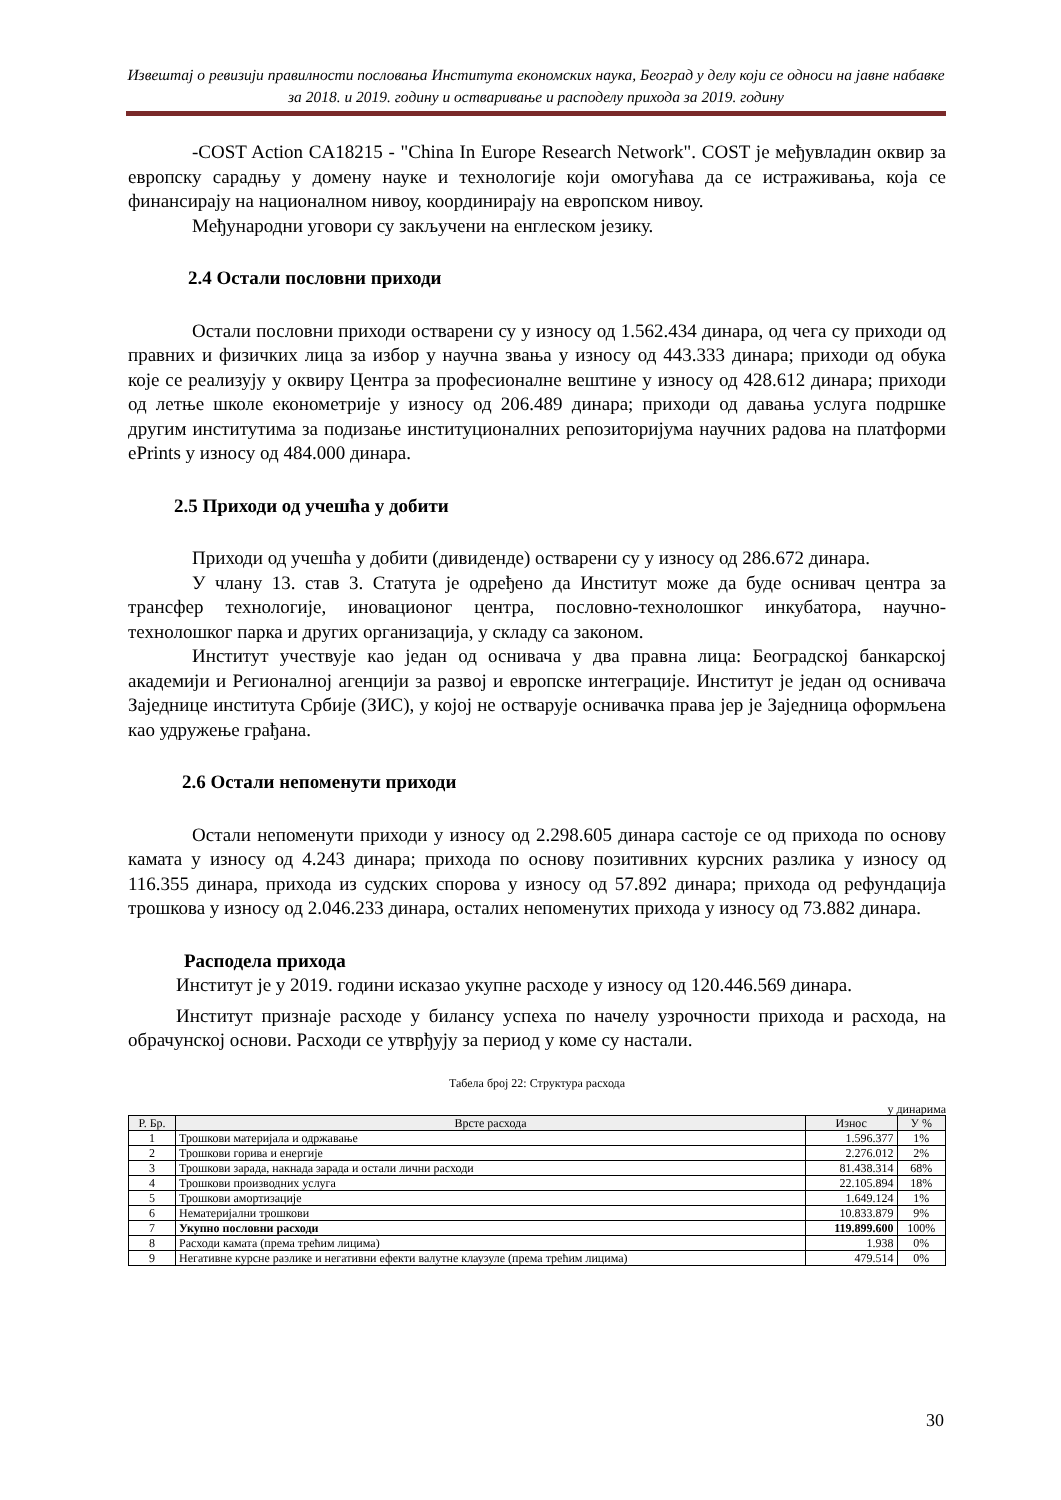Извештај о ревизији правилности пословања Института економских наука, Београд у делу који се односи на јавне набавке за 2018. и 2019. годину и остваривање и расподелу прихода за 2019. годину
-COST Action CA18215 - "China In Europe Research Network". COST је међувладин оквир за европску сарадњу у домену науке и технологије који омогућава да се истраживања, која се финансирају на националном нивоу, координирају на европском нивоу.
Међународни уговори су закључени на енглеском језику.
2.4 Остали пословни приходи
Остали пословни приходи остварени су у износу од 1.562.434 динара, од чега су приходи од правних и физичких лица за избор у научна звања у износу од 443.333 динара; приходи од обука које се реализују у оквиру Центра за професионалне вештине у износу од 428.612 динара; приходи од летње школе економетрије у износу од 206.489 динара; приходи од давања услуга подршке другим институтима за подизање институционалних репозиторијума научних радова на платформи ePrints у износу од 484.000 динара.
2.5 Приходи од учешћа у добити
Приходи од учешћа у добити (дивиденде) остварени су у износу од 286.672 динара.
У члану 13. став 3. Статута је одређено да Институт може да буде оснивач центра за трансфер технологије, иновационог центра, пословно-технолошког инкубатора, научно-технолошког парка и других организација, у складу са законом.
Институт учествује као један од оснивача у два правна лица: Београдској банкарској академији и Регионалној агенцији за развој и европске интеграције. Институт је један од оснивача Заједнице института Србије (ЗИС), у којој не остварује оснивачка права јер је Заједница оформљена као удружење грађана.
2.6 Остали непоменути приходи
Остали непоменути приходи у износу од 2.298.605 динара састоје се од прихода по основу камата у износу од 4.243 динара; прихода по основу позитивних курсних разлика у износу од 116.355 динара, прихода из судских спорова у износу од 57.892 динара; прихода од рефундација трошкова у износу од 2.046.233 динара, осталих непоменутих прихода у износу од 73.882 динара.
Расподела прихода
Институт је у 2019. години исказао укупне расходе у износу од 120.446.569 динара.
Институт признаје расходе у билансу успеха по начелу узрочности прихода и расхода, на обрачунској основи. Расходи се утврђују за период у коме су настали.
Табела број 22: Структура расхода
у динарима
| Р. Бр. | Врсте расхода | Износ | У % |
| --- | --- | --- | --- |
| 1 | Трошкови материјала и одржавање | 1.596.377 | 1% |
| 2 | Трошкови горива и енергије | 2.276.012 | 2% |
| 3 | Трошкови зарада, накнада зарада и остали лични расходи | 81.438.314 | 68% |
| 4 | Трошкови производних услуга | 22.105.894 | 18% |
| 5 | Трошкови амортизације | 1.649.124 | 1% |
| 6 | Нематеријални трошкови | 10.833.879 | 9% |
| 7 | Укупно пословни расходи | 119.899.600 | 100% |
| 8 | Расходи камата (према трећим лицима) | 1.938 | 0% |
| 9 | Негативне курсне разлике и негативни ефекти валутне клаузуле (према трећим лицима) | 479.514 | 0% |
30